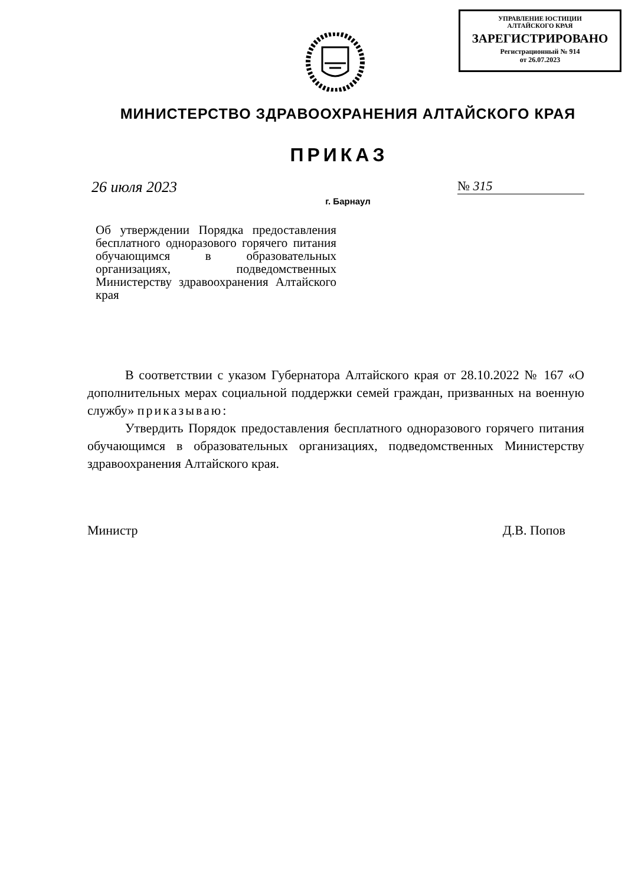УПРАВЛЕНИЕ ЮСТИЦИИ
АЛТАЙСКОГО КРАЯ
ЗАРЕГИСТРИРОВАНО
Регистрационный № 914
от 26.07.2023
МИНИСТЕРСТВО ЗДРАВООХРАНЕНИЯ АЛТАЙСКОГО КРАЯ
ПРИКАЗ
26 июля 2023 № 315
г. Барнаул
Об утверждении Порядка предоставления бесплатного одноразового горячего питания обучающимся в образовательных организациях, подведомственных Министерству здравоохранения Алтайского края
В соответствии с указом Губернатора Алтайского края от 28.10.2022 № 167 «О дополнительных мерах социальной поддержки семей граждан, призванных на военную службу» приказываю:
Утвердить Порядок предоставления бесплатного одноразового горячего питания обучающимся в образовательных организациях, подведомственных Министерству здравоохранения Алтайского края.
Министр Д.В. Попов